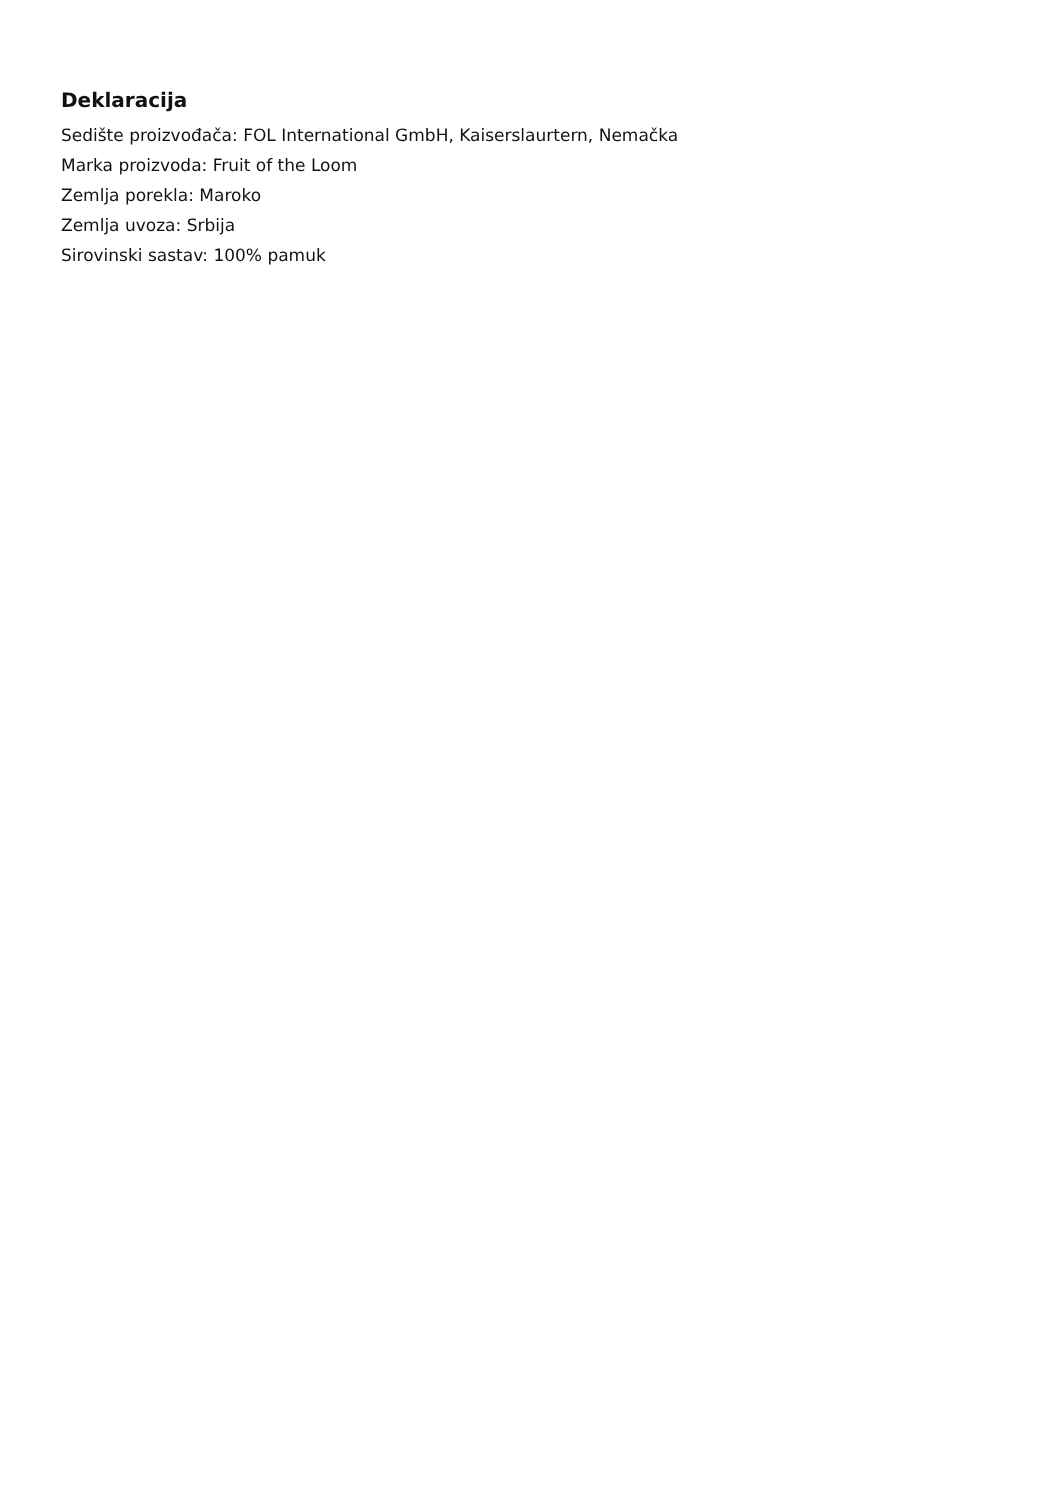Deklaracija
Sedište proizvođača: FOL International GmbH, Kaiserslaurtern, Nemačka
Marka proizvoda: Fruit of the Loom
Zemlja porekla: Maroko
Zemlja uvoza: Srbija
Sirovinski sastav: 100% pamuk